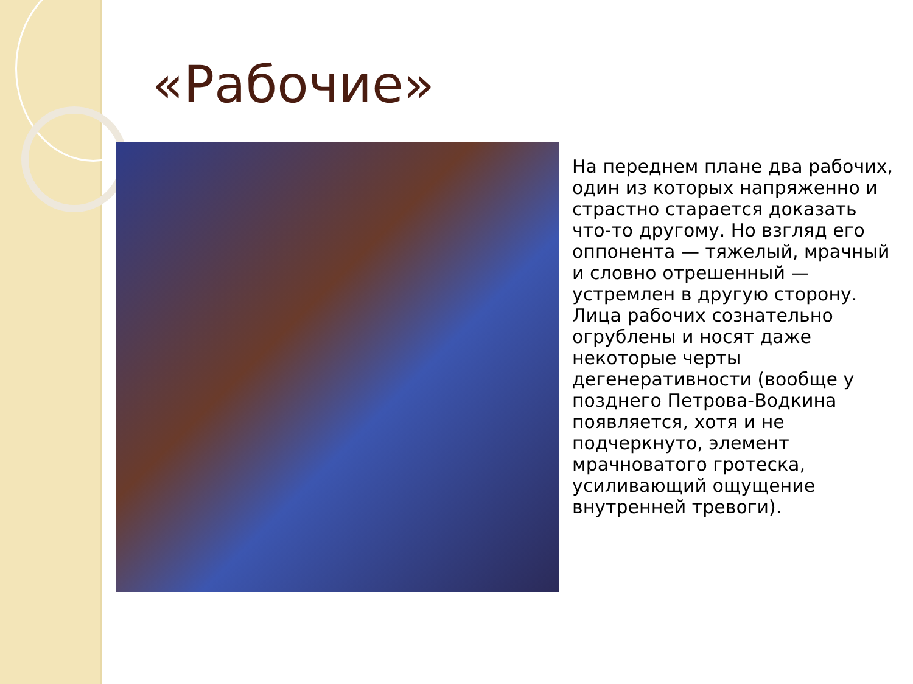«Рабочие»
На переднем плане два рабочих, один из которых напряженно и страстно старается доказать что-то другому. Но взгляд его оппонента — тяжелый, мрачный и словно отрешенный — устремлен в другую сторону. Лица рабочих сознательно огрублены и носят даже некоторые черты дегенеративности (вообще у позднего Петрова-Водкина появляется, хотя и не подчеркнуто, элемент мрачноватого гротеска, усиливающий ощущение внутренней тревоги).